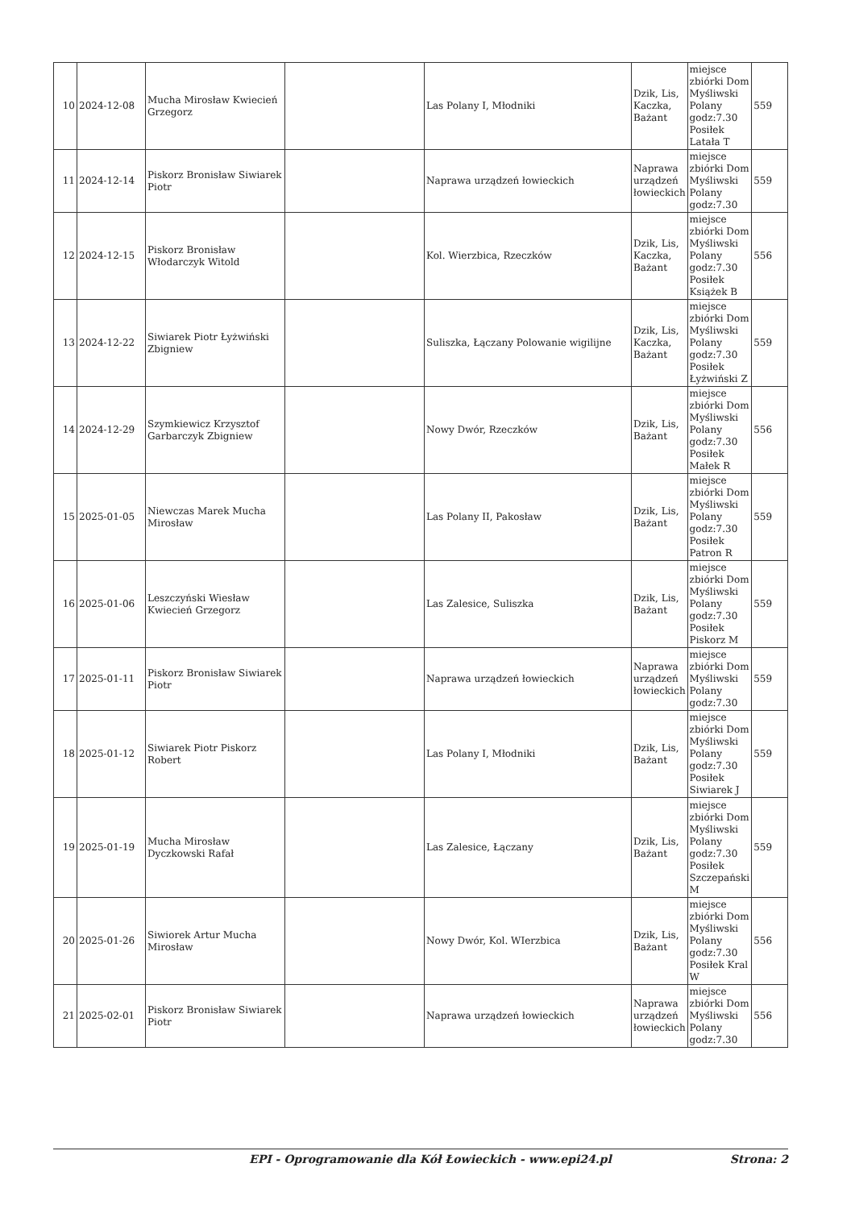| 10 | 2024-12-08 | Mucha Mirosław Kwiecień Grzegorz | | Las Polany I, Młodniki | Dzik, Lis, Kaczka, Bażant | miejsce zbiórki Dom Myśliwski Polany godz:7.30 Posiłek Latała T | 559 |
| 11 | 2024-12-14 | Piskorz Bronisław Siwiarek Piotr | | Naprawa urządzeń łowieckich | Naprawa urządzeń łowieckich | miejsce zbiórki Dom Myśliwski Polany godz:7.30 | 559 |
| 12 | 2024-12-15 | Piskorz Bronisław Włodarczyk Witold | | Kol. Wierzbica, Rzeczków | Dzik, Lis, Kaczka, Bażant | miejsce zbiórki Dom Myśliwski Polany godz:7.30 Posiłek Książek B | 556 |
| 13 | 2024-12-22 | Siwiarek Piotr Łyżwiński Zbigniew | | Suliszka, Łączany Polowanie wigilijne | Dzik, Lis, Kaczka, Bażant | miejsce zbiórki Dom Myśliwski Polany godz:7.30 Posiłek Łyżwiński Z | 559 |
| 14 | 2024-12-29 | Szymkiewicz Krzysztof Garbarczyk Zbigniew | | Nowy Dwór, Rzeczków | Dzik, Lis, Bażant | miejsce zbiórki Dom Myśliwski Polany godz:7.30 Posiłek Małek R | 556 |
| 15 | 2025-01-05 | Niewczas Marek Mucha Mirosław | | Las Polany II, Pakosław | Dzik, Lis, Bażant | miejsce zbiórki Dom Myśliwski Polany godz:7.30 Posiłek Patron R | 559 |
| 16 | 2025-01-06 | Leszczyński Wiesław Kwiecień Grzegorz | | Las Zalesice, Suliszka | Dzik, Lis, Bażant | miejsce zbiórki Dom Myśliwski Polany godz:7.30 Posiłek Piskorz M | 559 |
| 17 | 2025-01-11 | Piskorz Bronisław Siwiarek Piotr | | Naprawa urządzeń łowieckich | Naprawa urządzeń łowieckich | miejsce zbiórki Dom Myśliwski Polany godz:7.30 | 559 |
| 18 | 2025-01-12 | Siwiarek Piotr Piskorz Robert | | Las Polany I, Młodniki | Dzik, Lis, Bażant | miejsce zbiórki Dom Myśliwski Polany godz:7.30 Posiłek Siwiarek J | 559 |
| 19 | 2025-01-19 | Mucha Mirosław Dyczkowski Rafał | | Las Zalesice, Łączany | Dzik, Lis, Bażant | miejsce zbiórki Dom Myśliwski Polany godz:7.30 Posiłek Szczepański M | 559 |
| 20 | 2025-01-26 | Siwiorek Artur Mucha Mirosław | | Nowy Dwór, Kol. WIerzbica | Dzik, Lis, Bażant | miejsce zbiórki Dom Myśliwski Polany godz:7.30 Posiłek Kral W | 556 |
| 21 | 2025-02-01 | Piskorz Bronisław Siwiarek Piotr | | Naprawa urządzeń łowieckich | Naprawa urządzeń łowieckich | miejsce zbiórki Dom Myśliwski Polany godz:7.30 | 556 |
EPI - Oprogramowanie dla Kół Łowieckich - www.epi24.pl Strona: 2